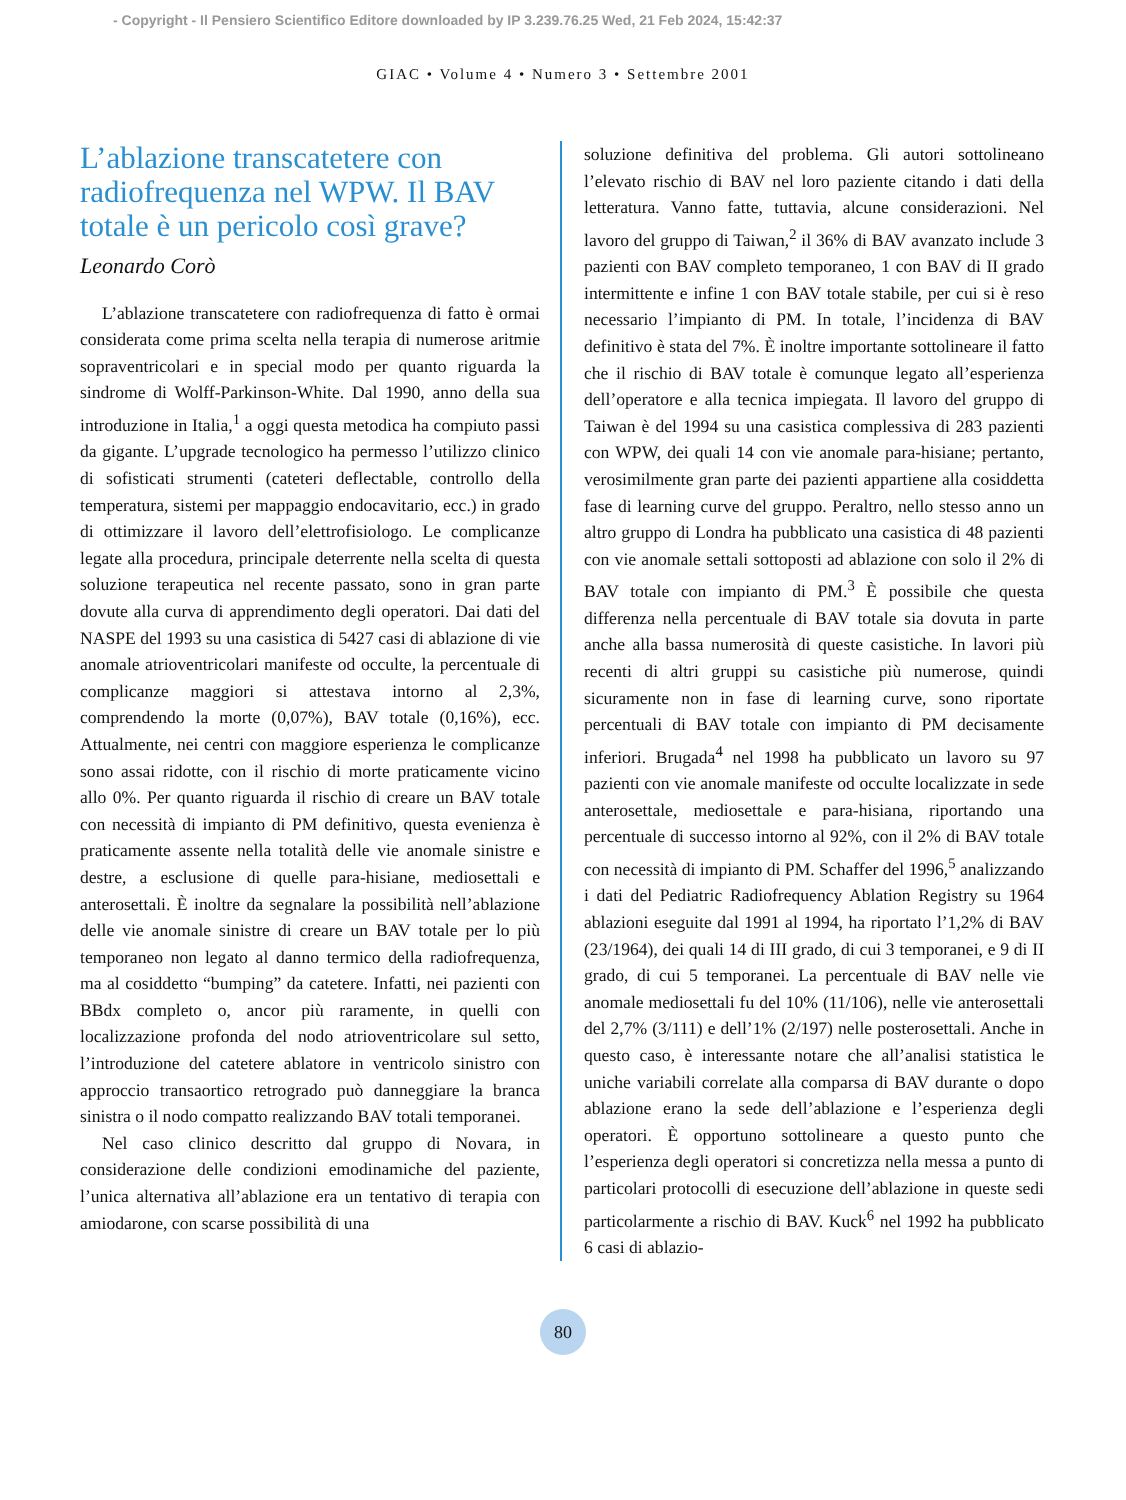- Copyright - Il Pensiero Scientifico Editore downloaded by IP 3.239.76.25 Wed, 21 Feb 2024, 15:42:37
GIAC • Volume 4 • Numero 3 • Settembre 2001
L’ablazione transcatetere con radiofrequenza nel WPW. Il BAV totale è un pericolo così grave?
Leonardo Corò
L’ablazione transcatetere con radiofrequenza di fatto è ormai considerata come prima scelta nella terapia di numerose aritmie sopraventricolari e in special modo per quanto riguarda la sindrome di Wolff-Parkinson-White. Dal 1990, anno della sua introduzione in Italia,<sup>1</sup> a oggi questa metodica ha compiuto passi da gigante. L’upgrade tecnologico ha permesso l’utilizzo clinico di sofisticati strumenti (cateteri deflectable, controllo della temperatura, sistemi per mappaggio endocavitario, ecc.) in grado di ottimizzare il lavoro dell’elettrofisiologo. Le complicanze legate alla procedura, principale deterrente nella scelta di questa soluzione terapeutica nel recente passato, sono in gran parte dovute alla curva di apprendimento degli operatori. Dai dati del NASPE del 1993 su una casistica di 5427 casi di ablazione di vie anomale atrioventricolari manifeste od occulte, la percentuale di complicanze maggiori si attestava intorno al 2,3%, comprendendo la morte (0,07%), BAV totale (0,16%), ecc. Attualmente, nei centri con maggiore esperienza le complicanze sono assai ridotte, con il rischio di morte praticamente vicino allo 0%. Per quanto riguarda il rischio di creare un BAV totale con necessità di impianto di PM definitivo, questa evenienza è praticamente assente nella totalità delle vie anomale sinistre e destre, a esclusione di quelle para-hisiane, mediosettali e anterosettali. È inoltre da segnalare la possibilità nell’ablazione delle vie anomale sinistre di creare un BAV totale per lo più temporaneo non legato al danno termico della radiofrequenza, ma al cosiddetto “bumping” da catetere. Infatti, nei pazienti con BBdx completo o, ancor più raramente, in quelli con localizzazione profonda del nodo atrioventricolare sul setto, l’introduzione del catetere ablatore in ventricolo sinistro con approccio transaortico retrogrado può danneggiare la branca sinistra o il nodo compatto realizzando BAV totali temporanei.
Nel caso clinico descritto dal gruppo di Novara, in considerazione delle condizioni emodinamiche del paziente, l’unica alternativa all’ablazione era un tentativo di terapia con amiodarone, con scarse possibilità di una
soluzione definitiva del problema. Gli autori sottolineano l’elevato rischio di BAV nel loro paziente citando i dati della letteratura. Vanno fatte, tuttavia, alcune considerazioni. Nel lavoro del gruppo di Taiwan,<sup>2</sup> il 36% di BAV avanzato include 3 pazienti con BAV completo temporaneo, 1 con BAV di II grado intermittente e infine 1 con BAV totale stabile, per cui si è reso necessario l’impianto di PM. In totale, l’incidenza di BAV definitivo è stata del 7%. È inoltre importante sottolineare il fatto che il rischio di BAV totale è comunque legato all’esperienza dell’operatore e alla tecnica impiegata. Il lavoro del gruppo di Taiwan è del 1994 su una casistica complessiva di 283 pazienti con WPW, dei quali 14 con vie anomale para-hisiane; pertanto, verosimilmente gran parte dei pazienti appartiene alla cosiddetta fase di learning curve del gruppo. Peraltro, nello stesso anno un altro gruppo di Londra ha pubblicato una casistica di 48 pazienti con vie anomale settali sottoposti ad ablazione con solo il 2% di BAV totale con impianto di PM.<sup>3</sup> È possibile che questa differenza nella percentuale di BAV totale sia dovuta in parte anche alla bassa numerosità di queste casistiche. In lavori più recenti di altri gruppi su casistiche più numerose, quindi sicuramente non in fase di learning curve, sono riportate percentuali di BAV totale con impianto di PM decisamente inferiori. Brugada<sup>4</sup> nel 1998 ha pubblicato un lavoro su 97 pazienti con vie anomale manifeste od occulte localizzate in sede anterosettale, mediosettale e para-hisiana, riportando una percentuale di successo intorno al 92%, con il 2% di BAV totale con necessità di impianto di PM. Schaffer del 1996,<sup>5</sup> analizzando i dati del Pediatric Radiofrequency Ablation Registry su 1964 ablazioni eseguite dal 1991 al 1994, ha riportato l’1,2% di BAV (23/1964), dei quali 14 di III grado, di cui 3 temporanei, e 9 di II grado, di cui 5 temporanei. La percentuale di BAV nelle vie anomale mediosettali fu del 10% (11/106), nelle vie anterosettali del 2,7% (3/111) e dell’1% (2/197) nelle posterosettali. Anche in questo caso, è interessante notare che all’analisi statistica le uniche variabili correlate alla comparsa di BAV durante o dopo ablazione erano la sede dell’ablazione e l’esperienza degli operatori. È opportuno sottolineare a questo punto che l’esperienza degli operatori si concretizza nella messa a punto di particolari protocolli di esecuzione dell’ablazione in queste sedi particolarmente a rischio di BAV. Kuck<sup>6</sup> nel 1992 ha pubblicato 6 casi di ablazio-
80